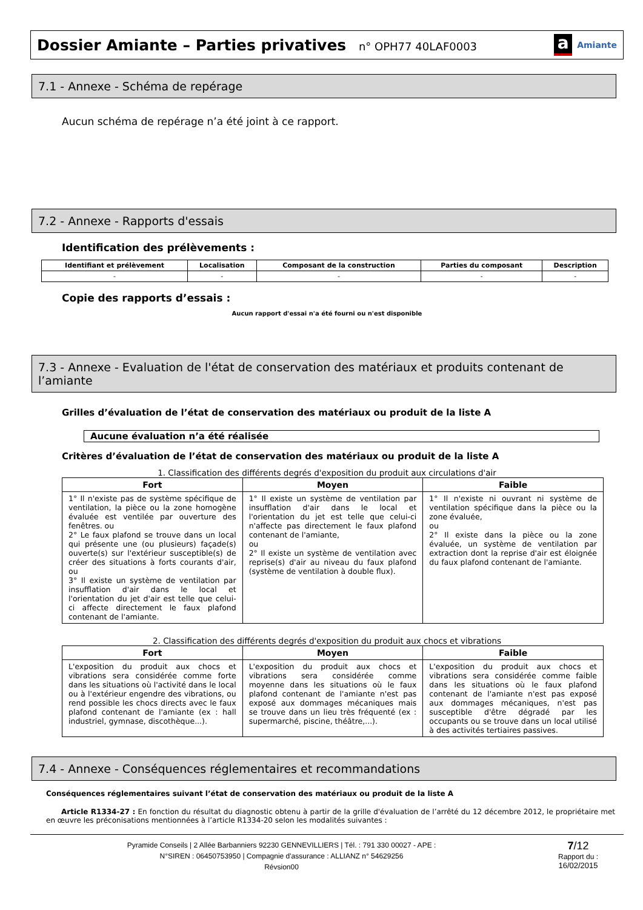Dossier Amiante – Parties privatives n° OPH77 40LAF0003
a Amiante
7.1 - Annexe - Schéma de repérage
Aucun schéma de repérage n’a été joint à ce rapport.
7.2 - Annexe - Rapports d'essais
Identification des prélèvements :
| Identifiant et prélèvement | Localisation | Composant de la construction | Parties du composant | Description |
| --- | --- | --- | --- | --- |
| - | - | - | - | - |
Copie des rapports d’essais :
Aucun rapport d'essai n'a été fourni ou n'est disponible
7.3 - Annexe - Evaluation de l'état de conservation des matériaux et produits contenant de l’amiante
Grilles d’évaluation de l’état de conservation des matériaux ou produit de la liste A
Aucune évaluation n’a été réalisée
Critères d’évaluation de l’état de conservation des matériaux ou produit de la liste A
1. Classification des différents degrés d'exposition du produit aux circulations d'air
| Fort | Moyen | Faible |
| --- | --- | --- |
| 1° Il n'existe pas de système spécifique de ventilation, la pièce ou la zone homogène évaluée est ventilée par ouverture des fenêtres. ou 2° Le faux plafond se trouve dans un local qui présente une (ou plusieurs) façade(s) ouverte(s) sur l'extérieur susceptible(s) de créer des situations à forts courants d'air, ou 3° Il existe un système de ventilation par insufflation d'air dans le local et l'orientation du jet d'air est telle que celui-ci affecte directement le faux plafond contenant de l'amiante. | 1° Il existe un système de ventilation par insufflation d'air dans le local et l'orientation du jet est telle que celui-ci n'affecte pas directement le faux plafond contenant de l'amiante, ou 2° Il existe un système de ventilation avec reprise(s) d'air au niveau du faux plafond (système de ventilation à double flux). | 1° Il n'existe ni ouvrant ni système de ventilation spécifique dans la pièce ou la zone évaluée, ou 2° Il existe dans la pièce ou la zone évaluée, un système de ventilation par extraction dont la reprise d'air est éloignée du faux plafond contenant de l'amiante. |
2. Classification des différents degrés d'exposition du produit aux chocs et vibrations
| Fort | Moyen | Faible |
| --- | --- | --- |
| L'exposition du produit aux chocs et vibrations sera considérée comme forte dans les situations où l'activité dans le local ou à l'extérieur engendre des vibrations, ou rend possible les chocs directs avec le faux plafond contenant de l'amiante (ex : hall industriel, gymnase, discothèque...). | L'exposition du produit aux chocs et vibrations sera considérée comme moyenne dans les situations où le faux plafond contenant de l'amiante n'est pas exposé aux dommages mécaniques mais se trouve dans un lieu très fréquenté (ex : supermarché, piscine, théâtre,...). | L'exposition du produit aux chocs et vibrations sera considérée comme faible dans les situations où le faux plafond contenant de l'amiante n'est pas exposé aux dommages mécaniques, n'est pas susceptible d'être dégradé par les occupants ou se trouve dans un local utilisé à des activités tertiaires passives. |
7.4 - Annexe - Conséquences réglementaires et recommandations
Conséquences réglementaires suivant l’état de conservation des matériaux ou produit de la liste A
Article R1334-27 : En fonction du résultat du diagnostic obtenu à partir de la grille d'évaluation de l’arrêté du 12 décembre 2012, le propriétaire met en œuvre les préconisations mentionnées à l’article R1334-20 selon les modalités suivantes :
Pyramide Conseils | 2 Allée Barbanniers 92230 GENNEVILLIERS | Tél. : 791 330 00027 - APE :
N°SIREN : 06450753950 | Compagnie d'assurance : ALLIANZ n° 54629256
Révsion00
7/12
Rapport du :
16/02/2015